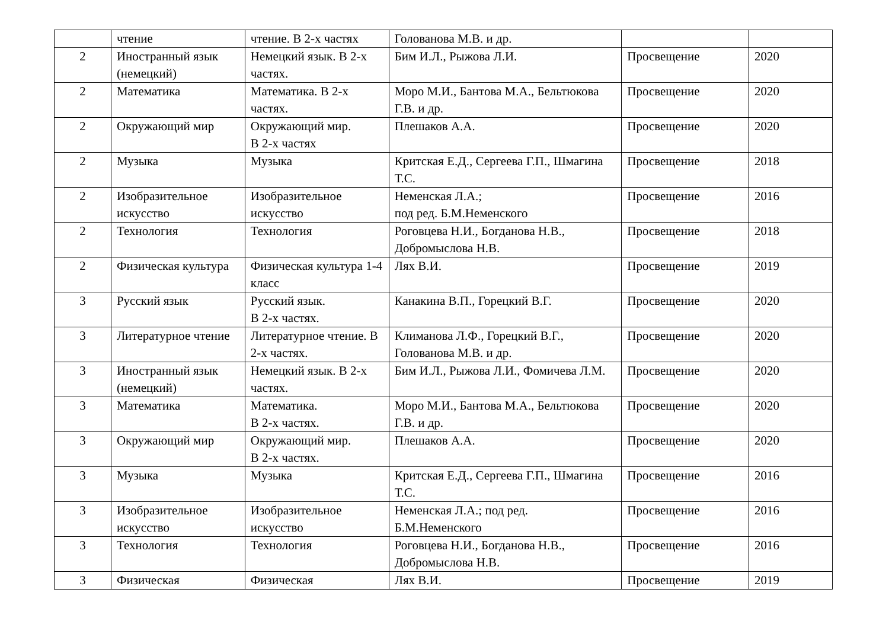| | чтение | чтение. В 2-х частях | Голованова М.В. и др. | | |
| 2 | Иностранный язык (немецкий) | Немецкий язык. В 2-х частях. | Бим И.Л., Рыжова Л.И. | Просвещение | 2020 |
| 2 | Математика | Математика. В 2-х частях. | Моро М.И., Бантова М.А., Бельтюкова Г.В. и др. | Просвещение | 2020 |
| 2 | Окружающий мир | Окружающий мир. В 2-х частях | Плешаков А.А. | Просвещение | 2020 |
| 2 | Музыка | Музыка | Критская Е.Д., Сергеева Г.П., Шмагина Т.С. | Просвещение | 2018 |
| 2 | Изобразительное искусство | Изобразительное искусство | Неменская Л.А.; под ред. Б.М.Неменского | Просвещение | 2016 |
| 2 | Технология | Технология | Роговцева Н.И., Богданова Н.В., Добромыслова Н.В. | Просвещение | 2018 |
| 2 | Физическая культура | Физическая культура 1-4 класс | Лях В.И. | Просвещение | 2019 |
| 3 | Русский язык | Русский язык. В 2-х частях. | Канакина В.П., Горецкий В.Г. | Просвещение | 2020 |
| 3 | Литературное чтение | Литературное чтение. В 2-х частях. | Климанова Л.Ф., Горецкий В.Г., Голованова М.В. и др. | Просвещение | 2020 |
| 3 | Иностранный язык (немецкий) | Немецкий язык. В 2-х частях. | Бим И.Л., Рыжова Л.И., Фомичева Л.М. | Просвещение | 2020 |
| 3 | Математика | Математика. В 2-х частях. | Моро М.И., Бантова М.А., Бельтюкова Г.В. и др. | Просвещение | 2020 |
| 3 | Окружающий мир | Окружающий мир. В 2-х частях. | Плешаков А.А. | Просвещение | 2020 |
| 3 | Музыка | Музыка | Критская Е.Д., Сергеева Г.П., Шмагина Т.С. | Просвещение | 2016 |
| 3 | Изобразительное искусство | Изобразительное искусство | Неменская Л.А.; под ред. Б.М.Неменского | Просвещение | 2016 |
| 3 | Технология | Технология | Роговцева Н.И., Богданова Н.В., Добромыслова Н.В. | Просвещение | 2016 |
| 3 | Физическая | Физическая | Лях В.И. | Просвещение | 2019 |